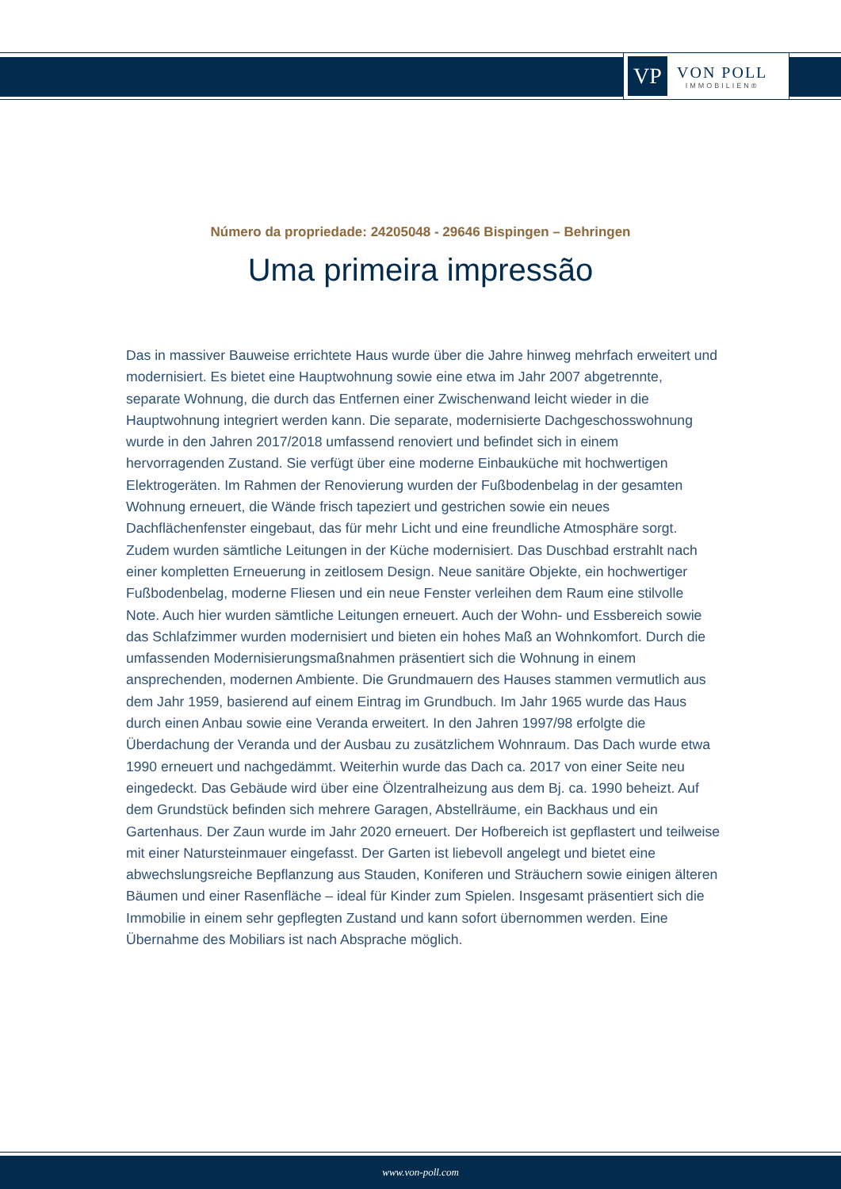VP
VON POLL
IMMOBILIEN®
Número da propriedade: 24205048 - 29646 Bispingen – Behringen
Uma primeira impressão
Das in massiver Bauweise errichtete Haus wurde über die Jahre hinweg mehrfach erweitert und modernisiert. Es bietet eine Hauptwohnung sowie eine etwa im Jahr 2007 abgetrennte, separate Wohnung, die durch das Entfernen einer Zwischenwand leicht wieder in die Hauptwohnung integriert werden kann. Die separate, modernisierte Dachgeschosswohnung wurde in den Jahren 2017/2018 umfassend renoviert und befindet sich in einem hervorragenden Zustand. Sie verfügt über eine moderne Einbauküche mit hochwertigen Elektrogeräten. Im Rahmen der Renovierung wurden der Fußbodenbelag in der gesamten Wohnung erneuert, die Wände frisch tapeziert und gestrichen sowie ein neues Dachflächenfenster eingebaut, das für mehr Licht und eine freundliche Atmosphäre sorgt. Zudem wurden sämtliche Leitungen in der Küche modernisiert. Das Duschbad erstrahlt nach einer kompletten Erneuerung in zeitlosem Design. Neue sanitäre Objekte, ein hochwertiger Fußbodenbelag, moderne Fliesen und ein neue Fenster verleihen dem Raum eine stilvolle Note. Auch hier wurden sämtliche Leitungen erneuert. Auch der Wohn- und Essbereich sowie das Schlafzimmer wurden modernisiert und bieten ein hohes Maß an Wohnkomfort. Durch die umfassenden Modernisierungsmaßnahmen präsentiert sich die Wohnung in einem ansprechenden, modernen Ambiente. Die Grundmauern des Hauses stammen vermutlich aus dem Jahr 1959, basierend auf einem Eintrag im Grundbuch. Im Jahr 1965 wurde das Haus durch einen Anbau sowie eine Veranda erweitert. In den Jahren 1997/98 erfolgte die Überdachung der Veranda und der Ausbau zu zusätzlichem Wohnraum. Das Dach wurde etwa 1990 erneuert und nachgedämmt. Weiterhin wurde das Dach ca. 2017 von einer Seite neu eingedeckt. Das Gebäude wird über eine Ölzentralheizung aus dem Bj. ca. 1990 beheizt. Auf dem Grundstück befinden sich mehrere Garagen, Abstellräume, ein Backhaus und ein Gartenhaus. Der Zaun wurde im Jahr 2020 erneuert. Der Hofbereich ist gepflastert und teilweise mit einer Natursteinmauer eingefasst. Der Garten ist liebevoll angelegt und bietet eine abwechslungsreiche Bepflanzung aus Stauden, Koniferen und Sträuchern sowie einigen älteren Bäumen und einer Rasenfläche – ideal für Kinder zum Spielen. Insgesamt präsentiert sich die Immobilie in einem sehr gepflegten Zustand und kann sofort übernommen werden. Eine Übernahme des Mobiliars ist nach Absprache möglich.
www.von-poll.com